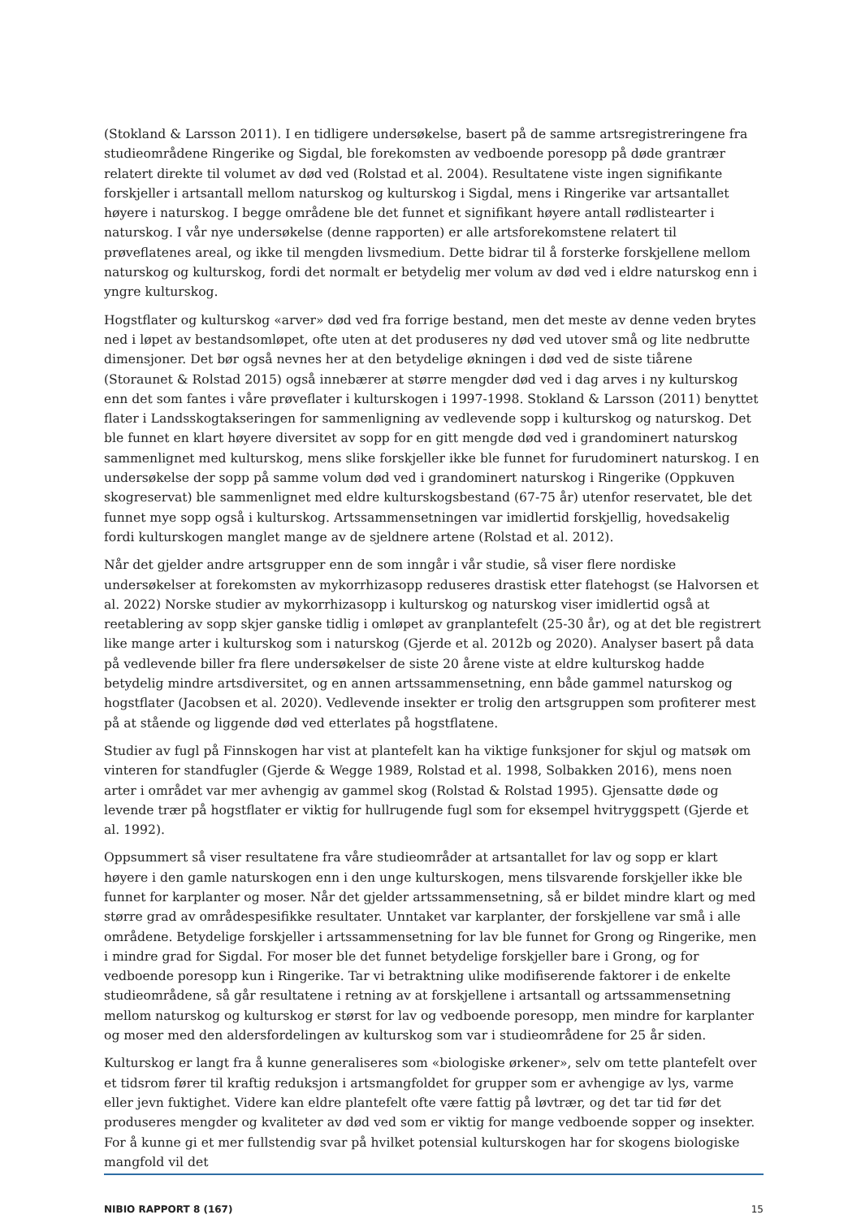(Stokland & Larsson 2011). I en tidligere undersøkelse, basert på de samme artsregistreringene fra studieområdene Ringerike og Sigdal, ble forekomsten av vedboende poresopp på døde grantrær relatert direkte til volumet av død ved (Rolstad et al. 2004). Resultatene viste ingen signifikante forskjeller i artsantall mellom naturskog og kulturskog i Sigdal, mens i Ringerike var artsantallet høyere i naturskog. I begge områdene ble det funnet et signifikant høyere antall rødlistearter i naturskog. I vår nye undersøkelse (denne rapporten) er alle artsforekomstene relatert til prøveflatenes areal, og ikke til mengden livsmedium. Dette bidrar til å forsterke forskjellene mellom naturskog og kulturskog, fordi det normalt er betydelig mer volum av død ved i eldre naturskog enn i yngre kulturskog.
Hogstflater og kulturskog «arver» død ved fra forrige bestand, men det meste av denne veden brytes ned i løpet av bestandsomløpet, ofte uten at det produseres ny død ved utover små og lite nedbrutte dimensjoner. Det bør også nevnes her at den betydelige økningen i død ved de siste tiårene (Storaunet & Rolstad 2015) også innebærer at større mengder død ved i dag arves i ny kulturskog enn det som fantes i våre prøveflater i kulturskogen i 1997-1998. Stokland & Larsson (2011) benyttet flater i Landsskogtakseringen for sammenligning av vedlevende sopp i kulturskog og naturskog. Det ble funnet en klart høyere diversitet av sopp for en gitt mengde død ved i grandominert naturskog sammenlignet med kulturskog, mens slike forskjeller ikke ble funnet for furudominert naturskog. I en undersøkelse der sopp på samme volum død ved i grandominert naturskog i Ringerike (Oppkuven skogreservat) ble sammenlignet med eldre kulturskogsbestand (67-75 år) utenfor reservatet, ble det funnet mye sopp også i kulturskog. Artssammensetningen var imidlertid forskjellig, hovedsakelig fordi kulturskogen manglet mange av de sjeldnere artene (Rolstad et al. 2012).
Når det gjelder andre artsgrupper enn de som inngår i vår studie, så viser flere nordiske undersøkelser at forekomsten av mykorrhizasopp reduseres drastisk etter flatehogst (se Halvorsen et al. 2022) Norske studier av mykorrhizasopp i kulturskog og naturskog viser imidlertid også at reetablering av sopp skjer ganske tidlig i omløpet av granplantefelt (25-30 år), og at det ble registrert like mange arter i kulturskog som i naturskog (Gjerde et al. 2012b og 2020). Analyser basert på data på vedlevende biller fra flere undersøkelser de siste 20 årene viste at eldre kulturskog hadde betydelig mindre artsdiversitet, og en annen artssammensetning, enn både gammel naturskog og hogstflater (Jacobsen et al. 2020). Vedlevende insekter er trolig den artsgruppen som profiterer mest på at stående og liggende død ved etterlates på hogstflatene.
Studier av fugl på Finnskogen har vist at plantefelt kan ha viktige funksjoner for skjul og matsøk om vinteren for standfugler (Gjerde & Wegge 1989, Rolstad et al. 1998, Solbakken 2016), mens noen arter i området var mer avhengig av gammel skog (Rolstad & Rolstad 1995). Gjensatte døde og levende trær på hogstflater er viktig for hullrugende fugl som for eksempel hvitryggspett (Gjerde et al. 1992).
Oppsummert så viser resultatene fra våre studieområder at artsantallet for lav og sopp er klart høyere i den gamle naturskogen enn i den unge kulturskogen, mens tilsvarende forskjeller ikke ble funnet for karplanter og moser. Når det gjelder artssammensetning, så er bildet mindre klart og med større grad av områdespesifikke resultater. Unntaket var karplanter, der forskjellene var små i alle områdene. Betydelige forskjeller i artssammensetning for lav ble funnet for Grong og Ringerike, men i mindre grad for Sigdal. For moser ble det funnet betydelige forskjeller bare i Grong, og for vedboende poresopp kun i Ringerike. Tar vi betraktning ulike modifiserende faktorer i de enkelte studieområdene, så går resultatene i retning av at forskjellene i artsantall og artssammensetning mellom naturskog og kulturskog er størst for lav og vedboende poresopp, men mindre for karplanter og moser med den aldersfordelingen av kulturskog som var i studieområdene for 25 år siden.
Kulturskog er langt fra å kunne generaliseres som «biologiske ørkener», selv om tette plantefelt over et tidsrom fører til kraftig reduksjon i artsmangfoldet for grupper som er avhengige av lys, varme eller jevn fuktighet. Videre kan eldre plantefelt ofte være fattig på løvtrær, og det tar tid før det produseres mengder og kvaliteter av død ved som er viktig for mange vedboende sopper og insekter. For å kunne gi et mer fullstendig svar på hvilket potensial kulturskogen har for skogens biologiske mangfold vil det
NIBIO RAPPORT 8 (167) 15